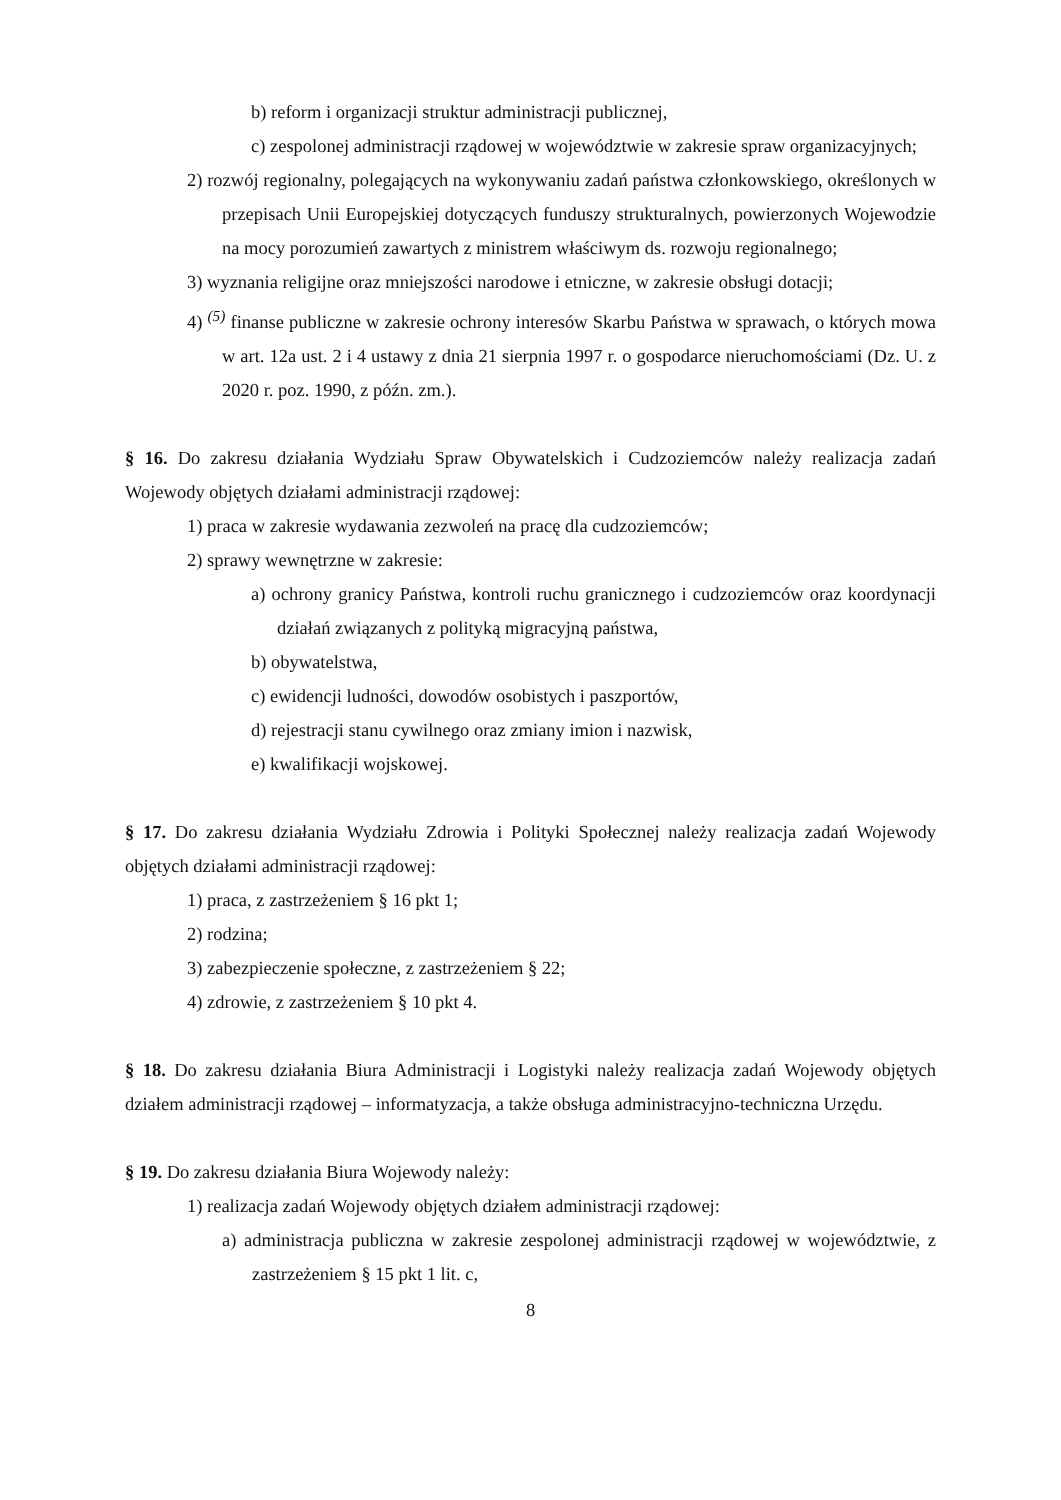b) reform i organizacji struktur administracji publicznej,
c) zespolonej administracji rządowej w województwie w zakresie spraw organizacyjnych;
2) rozwój regionalny, polegających na wykonywaniu zadań państwa członkowskiego, określonych w przepisach Unii Europejskiej dotyczących funduszy strukturalnych, powierzonych Wojewodzie na mocy porozumień zawartych z ministrem właściwym ds. rozwoju regionalnego;
3) wyznania religijne oraz mniejszości narodowe i etniczne, w zakresie obsługi dotacji;
4) <sup>(5)</sup> finanse publiczne w zakresie ochrony interesów Skarbu Państwa w sprawach, o których mowa w art. 12a ust. 2 i 4 ustawy z dnia 21 sierpnia 1997 r. o gospodarce nieruchomościami (Dz. U. z 2020 r. poz. 1990, z późn. zm.).
§ 16. Do zakresu działania Wydziału Spraw Obywatelskich i Cudzoziemców należy realizacja zadań Wojewody objętych działami administracji rządowej:
1) praca w zakresie wydawania zezwoleń na pracę dla cudzoziemców;
2) sprawy wewnętrzne w zakresie:
a) ochrony granicy Państwa, kontroli ruchu granicznego i cudzoziemców oraz koordynacji działań związanych z polityką migracyjną państwa,
b) obywatelstwa,
c) ewidencji ludności, dowodów osobistych i paszportów,
d) rejestracji stanu cywilnego oraz zmiany imion i nazwisk,
e) kwalifikacji wojskowej.
§ 17. Do zakresu działania Wydziału Zdrowia i Polityki Społecznej należy realizacja zadań Wojewody objętych działami administracji rządowej:
1) praca, z zastrzeżeniem § 16 pkt 1;
2) rodzina;
3) zabezpieczenie społeczne, z zastrzeżeniem § 22;
4) zdrowie, z zastrzeżeniem § 10 pkt 4.
§ 18. Do zakresu działania Biura Administracji i Logistyki należy realizacja zadań Wojewody objętych działem administracji rządowej – informatyzacja, a także obsługa administracyjno-techniczna Urzędu.
§ 19. Do zakresu działania Biura Wojewody należy:
1) realizacja zadań Wojewody objętych działem administracji rządowej:
a) administracja publiczna w zakresie zespolonej administracji rządowej w województwie, z zastrzeżeniem § 15 pkt 1 lit. c,
8